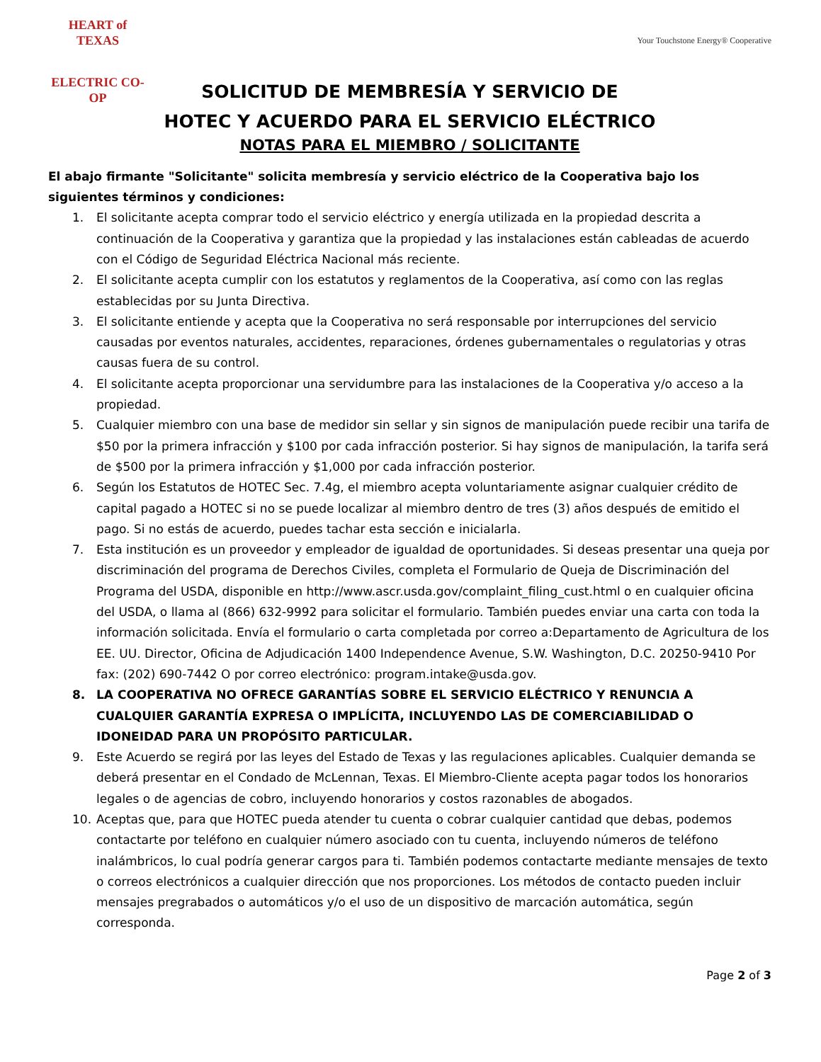HEART of TEXAS
ELECTRIC CO-OP
Your Touchstone Energy® Cooperative
SOLICITUD DE MEMBRESÍA Y SERVICIO DE
HOTEC Y ACUERDO PARA EL SERVICIO ELÉCTRICO
NOTAS PARA EL MIEMBRO / SOLICITANTE
El abajo firmante "Solicitante" solicita membresía y servicio eléctrico de la Cooperativa bajo los siguientes términos y condiciones:
1. El solicitante acepta comprar todo el servicio eléctrico y energía utilizada en la propiedad descrita a continuación de la Cooperativa y garantiza que la propiedad y las instalaciones están cableadas de acuerdo con el Código de Seguridad Eléctrica Nacional más reciente.
2. El solicitante acepta cumplir con los estatutos y reglamentos de la Cooperativa, así como con las reglas establecidas por su Junta Directiva.
3. El solicitante entiende y acepta que la Cooperativa no será responsable por interrupciones del servicio causadas por eventos naturales, accidentes, reparaciones, órdenes gubernamentales o regulatorias y otras causas fuera de su control.
4. El solicitante acepta proporcionar una servidumbre para las instalaciones de la Cooperativa y/o acceso a la propiedad.
5. Cualquier miembro con una base de medidor sin sellar y sin signos de manipulación puede recibir una tarifa de $50 por la primera infracción y $100 por cada infracción posterior. Si hay signos de manipulación, la tarifa será de $500 por la primera infracción y $1,000 por cada infracción posterior.
6. Según los Estatutos de HOTEC Sec. 7.4g, el miembro acepta voluntariamente asignar cualquier crédito de capital pagado a HOTEC si no se puede localizar al miembro dentro de tres (3) años después de emitido el pago. Si no estás de acuerdo, puedes tachar esta sección e inicialarla.
7. Esta institución es un proveedor y empleador de igualdad de oportunidades. Si deseas presentar una queja por discriminación del programa de Derechos Civiles, completa el Formulario de Queja de Discriminación del Programa del USDA, disponible en http://www.ascr.usda.gov/complaint_filing_cust.html o en cualquier oficina del USDA, o llama al (866) 632-9992 para solicitar el formulario. También puedes enviar una carta con toda la información solicitada. Envía el formulario o carta completada por correo a:Departamento de Agricultura de los EE. UU. Director, Oficina de Adjudicación 1400 Independence Avenue, S.W. Washington, D.C. 20250-9410 Por fax: (202) 690-7442 O por correo electrónico: program.intake@usda.gov.
8. LA COOPERATIVA NO OFRECE GARANTÍAS SOBRE EL SERVICIO ELÉCTRICO Y RENUNCIA A CUALQUIER GARANTÍA EXPRESA O IMPLÍCITA, INCLUYENDO LAS DE COMERCIABILIDAD O IDONEIDAD PARA UN PROPÓSITO PARTICULAR.
9. Este Acuerdo se regirá por las leyes del Estado de Texas y las regulaciones aplicables. Cualquier demanda se deberá presentar en el Condado de McLennan, Texas. El Miembro-Cliente acepta pagar todos los honorarios legales o de agencias de cobro, incluyendo honorarios y costos razonables de abogados.
10. Aceptas que, para que HOTEC pueda atender tu cuenta o cobrar cualquier cantidad que debas, podemos contactarte por teléfono en cualquier número asociado con tu cuenta, incluyendo números de teléfono inalámbricos, lo cual podría generar cargos para ti. También podemos contactarte mediante mensajes de texto o correos electrónicos a cualquier dirección que nos proporciones. Los métodos de contacto pueden incluir mensajes pregrabados o automáticos y/o el uso de un dispositivo de marcación automática, según corresponda.
Page 2 of 3